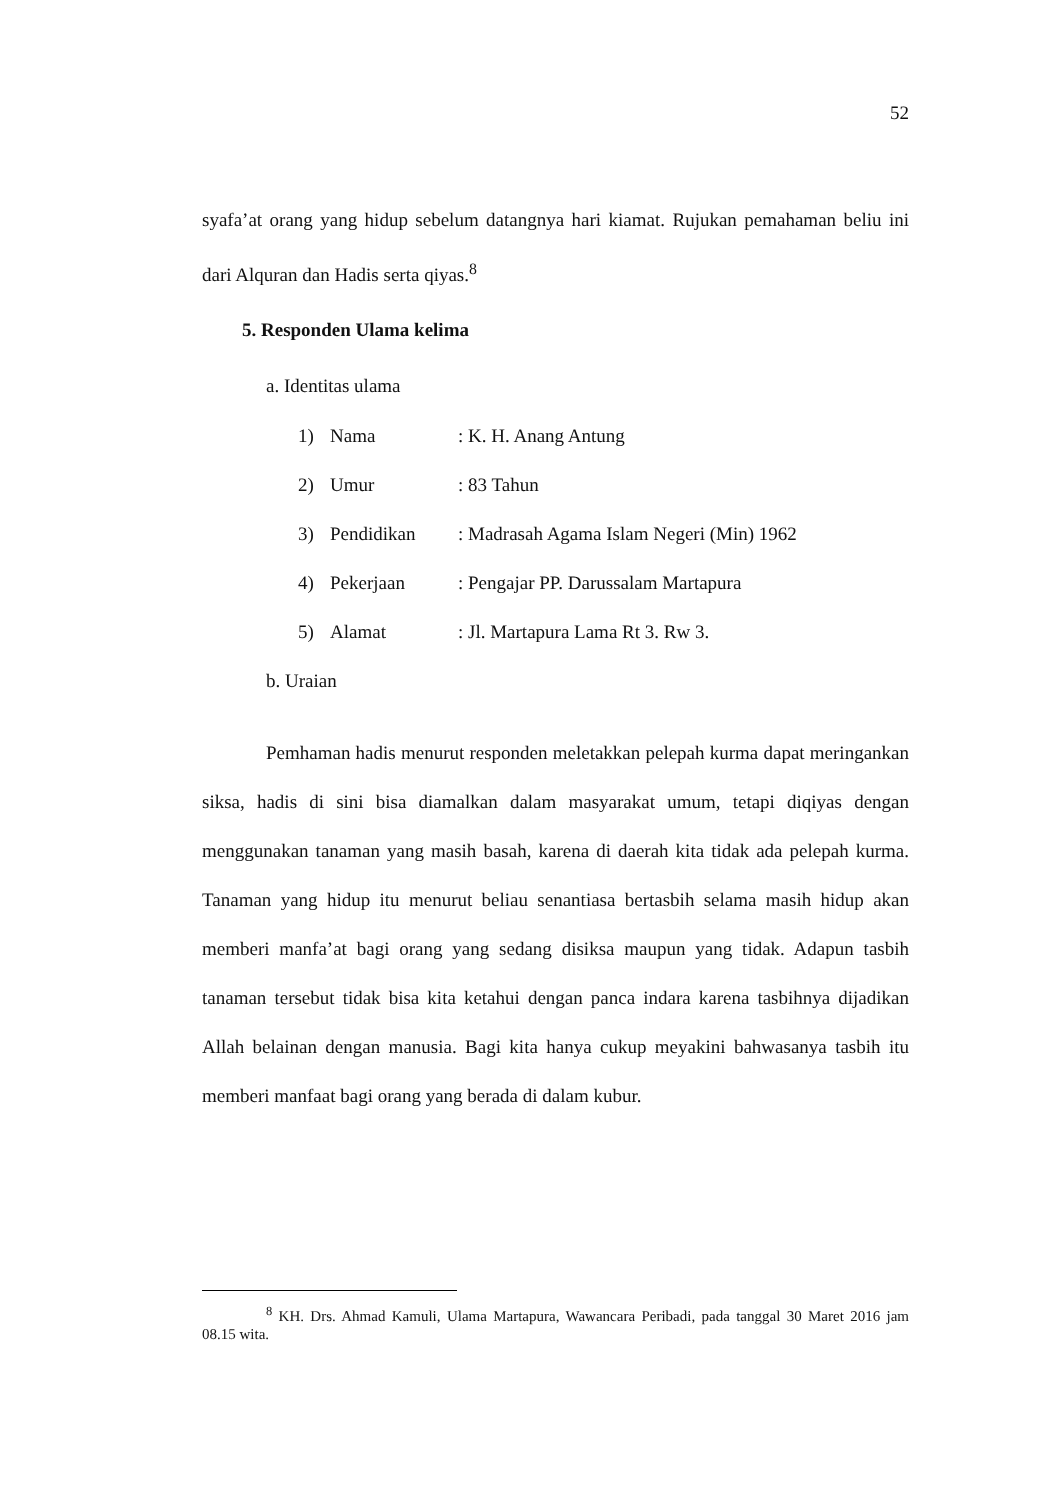52
syafa’at orang yang hidup sebelum datangnya hari kiamat. Rujukan pemahaman beliu ini dari Alquran dan Hadis serta qiyas.<sup>8</sup>
5. Responden Ulama kelima
a. Identitas ulama
1) Nama: K. H. Anang Antung
2) Umur: 83 Tahun
3) Pendidikan: Madrasah Agama Islam Negeri (Min) 1962
4) Pekerjaan: Pengajar PP. Darussalam Martapura
5) Alamat: Jl. Martapura Lama Rt 3. Rw 3.
b. Uraian
Pemhaman hadis menurut responden meletakkan pelepah kurma dapat meringankan siksa, hadis di sini bisa diamalkan dalam masyarakat umum, tetapi diqiyas dengan menggunakan tanaman yang masih basah, karena di daerah kita tidak ada pelepah kurma. Tanaman yang hidup itu menurut beliau senantiasa bertasbih selama masih hidup akan memberi manfa’at bagi orang yang sedang disiksa maupun yang tidak. Adapun tasbih tanaman tersebut tidak bisa kita ketahui dengan panca indara karena tasbihnya dijadikan Allah belainan dengan manusia. Bagi kita hanya cukup meyakini bahwasanya tasbih itu memberi manfaat bagi orang yang berada di dalam kubur.
<sup>8</sup> KH. Drs. Ahmad Kamuli, Ulama Martapura, Wawancara Peribadi, pada tanggal 30 Maret 2016 jam 08.15 wita.